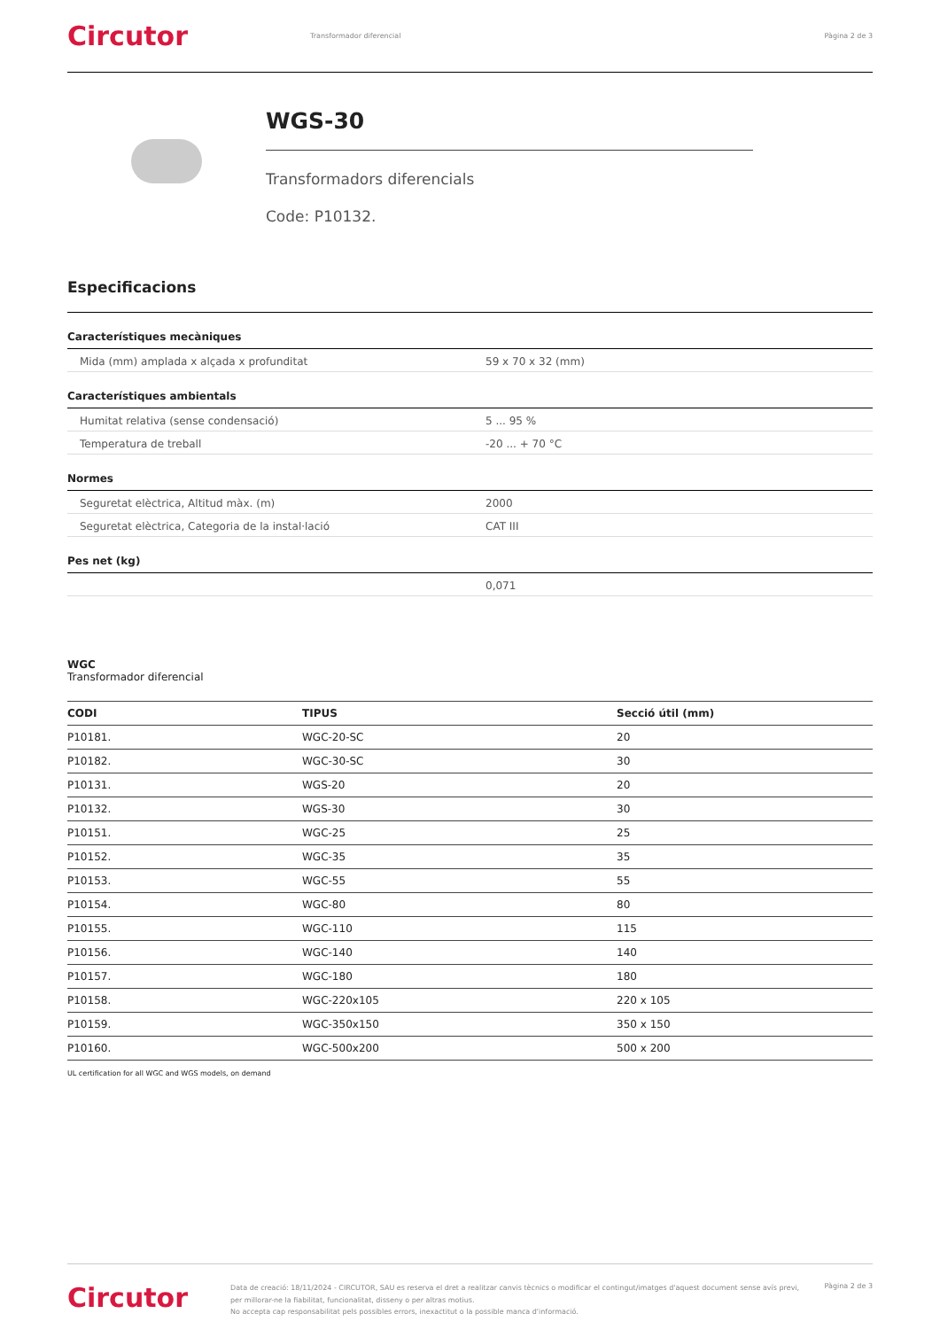Circutor
Transformador diferencial Pàgina 2 de 3
WGS-30
Transformadors diferencials
Code: P10132.
Especificacions
Característiques mecàniques
| Mida (mm) amplada x alçada x profunditat | 59 x 70 x 32 (mm) |
Característiques ambientals
| Humitat relativa (sense condensació) | 5 ... 95 % |
| Temperatura de treball | -20 ... + 70 °C |
Normes
| Seguretat elèctrica, Altitud màx. (m) | 2000 |
| Seguretat elèctrica, Categoria de la instal·lació | CAT III |
Pes net (kg)
| | 0,071 |
WGC
Transformador diferencial
| CODI | TIPUS | Secció útil (mm) |
| --- | --- | --- |
| P10181. | WGC-20-SC | 20 |
| P10182. | WGC-30-SC | 30 |
| P10131. | WGS-20 | 20 |
| P10132. | WGS-30 | 30 |
| P10151. | WGC-25 | 25 |
| P10152. | WGC-35 | 35 |
| P10153. | WGC-55 | 55 |
| P10154. | WGC-80 | 80 |
| P10155. | WGC-110 | 115 |
| P10156. | WGC-140 | 140 |
| P10157. | WGC-180 | 180 |
| P10158. | WGC-220x105 | 220 x 105 |
| P10159. | WGC-350x150 | 350 x 150 |
| P10160. | WGC-500x200 | 500 x 200 |
UL certification for all WGC and WGS models, on demand
Circutor
Data de creació: 18/11/2024 - CIRCUTOR, SAU es reserva el dret a realitzar canvis tècnics o modificar el contingut/imatges d'aquest document sense avís previ, per millorar-ne la fiabilitat, funcionalitat, disseny o per altras motius.
No accepta cap responsabilitat pels possibles errors, inexactitut o la possible manca d'informació.
Pàgina 2 de 3